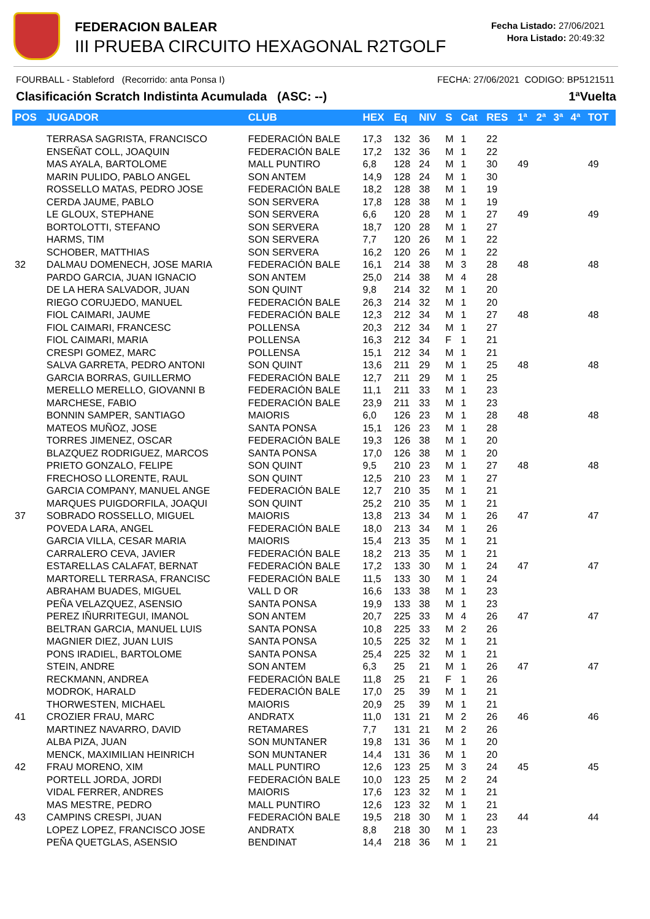FEDERACION BALEAR
III PRUEBA CIRCUITO HEXAGONAL R2TGOLF
Fecha Listado: 27/06/2021
Hora Listado: 20:49:32
FOURBALL - Stableford (Recorrido: anta Ponsa I) FECHA: 27/06/2021 CODIGO: BP5121511
Clasificación Scratch Indistinta Acumulada (ASC: --) 1ªVuelta
| POS | JUGADOR | CLUB | HEX | Eq | NIV | S | Cat | RES | 1ª | 2ª | 3ª | 4ª | TOT |
| --- | --- | --- | --- | --- | --- | --- | --- | --- | --- | --- | --- | --- | --- |
| | TERRASA SAGRISTA, FRANCISCO | FEDERACIÓN BALE | 17,3 | 132 | 36 | M | 1 | 22 | | | | | |
| | ENSEÑAT COLL, JOAQUIN | FEDERACIÓN BALE | 17,2 | 132 | 36 | M | 1 | 22 | | | | | |
| | MAS AYALA, BARTOLOME | MALL PUNTIRO | 6,8 | 128 | 24 | M | 1 | 30 | 49 | | | | 49 |
| | MARIN PULIDO, PABLO ANGEL | SON ANTEM | 14,9 | 128 | 24 | M | 1 | 30 | | | | | |
| | ROSSELLO MATAS, PEDRO JOSE | FEDERACIÓN BALE | 18,2 | 128 | 38 | M | 1 | 19 | | | | | |
| | CERDA JAUME, PABLO | SON SERVERA | 17,8 | 128 | 38 | M | 1 | 19 | | | | | |
| | LE GLOUX, STEPHANE | SON SERVERA | 6,6 | 120 | 28 | M | 1 | 27 | 49 | | | | 49 |
| | BORTOLOTTI, STEFANO | SON SERVERA | 18,7 | 120 | 28 | M | 1 | 27 | | | | | |
| | HARMS, TIM | SON SERVERA | 7,7 | 120 | 26 | M | 1 | 22 | | | | | |
| | SCHOBER, MATTHIAS | SON SERVERA | 16,2 | 120 | 26 | M | 1 | 22 | | | | | |
| 32 | DALMAU DOMENECH, JOSE MARIA | FEDERACIÓN BALE | 16,1 | 214 | 38 | M | 3 | 28 | 48 | | | | 48 |
| | PARDO GARCIA, JUAN IGNACIO | SON ANTEM | 25,0 | 214 | 38 | M | 4 | 28 | | | | | |
| | DE LA HERA SALVADOR, JUAN | SON QUINT | 9,8 | 214 | 32 | M | 1 | 20 | | | | | |
| | RIEGO CORUJEDO, MANUEL | FEDERACIÓN BALE | 26,3 | 214 | 32 | M | 1 | 20 | | | | | |
| | FIOL CAIMARI, JAUME | FEDERACIÓN BALE | 12,3 | 212 | 34 | M | 1 | 27 | 48 | | | | 48 |
| | FIOL CAIMARI, FRANCESC | POLLENSA | 20,3 | 212 | 34 | M | 1 | 27 | | | | | |
| | FIOL CAIMARI, MARIA | POLLENSA | 16,3 | 212 | 34 | F | 1 | 21 | | | | | |
| | CRESPI GOMEZ, MARC | POLLENSA | 15,1 | 212 | 34 | M | 1 | 21 | | | | | |
| | SALVA GARRETA, PEDRO ANTONI | SON QUINT | 13,6 | 211 | 29 | M | 1 | 25 | 48 | | | | 48 |
| | GARCIA BORRAS, GUILLERMO | FEDERACIÓN BALE | 12,7 | 211 | 29 | M | 1 | 25 | | | | | |
| | MERELLO MERELLO, GIOVANNI B | FEDERACIÓN BALE | 11,1 | 211 | 33 | M | 1 | 23 | | | | | |
| | MARCHESE, FABIO | FEDERACIÓN BALE | 23,9 | 211 | 33 | M | 1 | 23 | | | | | |
| | BONNIN SAMPER, SANTIAGO | MAIORIS | 6,0 | 126 | 23 | M | 1 | 28 | 48 | | | | 48 |
| | MATEOS MUÑOZ, JOSE | SANTA PONSA | 15,1 | 126 | 23 | M | 1 | 28 | | | | | |
| | TORRES JIMENEZ, OSCAR | FEDERACIÓN BALE | 19,3 | 126 | 38 | M | 1 | 20 | | | | | |
| | BLAZQUEZ RODRIGUEZ, MARCOS | SANTA PONSA | 17,0 | 126 | 38 | M | 1 | 20 | | | | | |
| | PRIETO GONZALO, FELIPE | SON QUINT | 9,5 | 210 | 23 | M | 1 | 27 | 48 | | | | 48 |
| | FRECHOSO LLORENTE, RAUL | SON QUINT | 12,5 | 210 | 23 | M | 1 | 27 | | | | | |
| | GARCIA COMPANY, MANUEL ANGE | FEDERACIÓN BALE | 12,7 | 210 | 35 | M | 1 | 21 | | | | | |
| | MARQUES PUIGDORFILA, JOAQUI | SON QUINT | 25,2 | 210 | 35 | M | 1 | 21 | | | | | |
| 37 | SOBRADO ROSSELLO, MIGUEL | MAIORIS | 13,8 | 213 | 34 | M | 1 | 26 | 47 | | | | 47 |
| | POVEDA LARA, ANGEL | FEDERACIÓN BALE | 18,0 | 213 | 34 | M | 1 | 26 | | | | | |
| | GARCIA VILLA, CESAR MARIA | MAIORIS | 15,4 | 213 | 35 | M | 1 | 21 | | | | | |
| | CARRALERO CEVA, JAVIER | FEDERACIÓN BALE | 18,2 | 213 | 35 | M | 1 | 21 | | | | | |
| | ESTARELLAS CALAFAT, BERNAT | FEDERACIÓN BALE | 17,2 | 133 | 30 | M | 1 | 24 | 47 | | | | 47 |
| | MARTORELL TERRASA, FRANCISC | FEDERACIÓN BALE | 11,5 | 133 | 30 | M | 1 | 24 | | | | | |
| | ABRAHAM BUADES, MIGUEL | VALL D OR | 16,6 | 133 | 38 | M | 1 | 23 | | | | | |
| | PEÑA VELAZQUEZ, ASENSIO | SANTA PONSA | 19,9 | 133 | 38 | M | 1 | 23 | | | | | |
| | PEREZ IÑURRITEGUI, IMANOL | SON ANTEM | 20,7 | 225 | 33 | M | 4 | 26 | 47 | | | | 47 |
| | BELTRAN GARCIA, MANUEL LUIS | SANTA PONSA | 10,8 | 225 | 33 | M | 2 | 26 | | | | | |
| | MAGNIER DIEZ, JUAN LUIS | SANTA PONSA | 10,5 | 225 | 32 | M | 1 | 21 | | | | | |
| | PONS IRADIEL, BARTOLOME | SANTA PONSA | 25,4 | 225 | 32 | M | 1 | 21 | | | | | |
| | STEIN, ANDRE | SON ANTEM | 6,3 | 25 | 21 | M | 1 | 26 | 47 | | | | 47 |
| | RECKMANN, ANDREA | FEDERACIÓN BALE | 11,8 | 25 | 21 | F | 1 | 26 | | | | | |
| | MODROK, HARALD | FEDERACIÓN BALE | 17,0 | 25 | 39 | M | 1 | 21 | | | | | |
| | THORWESTEN, MICHAEL | MAIORIS | 20,9 | 25 | 39 | M | 1 | 21 | | | | | |
| 41 | CROZIER FRAU, MARC | ANDRATX | 11,0 | 131 | 21 | M | 2 | 26 | 46 | | | | 46 |
| | MARTINEZ NAVARRO, DAVID | RETAMARES | 7,7 | 131 | 21 | M | 2 | 26 | | | | | |
| | ALBA PIZA, JUAN | SON MUNTANER | 19,8 | 131 | 36 | M | 1 | 20 | | | | | |
| | MENCK, MAXIMILIAN HEINRICH | SON MUNTANER | 14,4 | 131 | 36 | M | 1 | 20 | | | | | |
| 42 | FRAU MORENO, XIM | MALL PUNTIRO | 12,6 | 123 | 25 | M | 3 | 24 | 45 | | | | 45 |
| | PORTELL JORDA, JORDI | FEDERACIÓN BALE | 10,0 | 123 | 25 | M | 2 | 24 | | | | | |
| | VIDAL FERRER, ANDRES | MAIORIS | 17,6 | 123 | 32 | M | 1 | 21 | | | | | |
| | MAS MESTRE, PEDRO | MALL PUNTIRO | 12,6 | 123 | 32 | M | 1 | 21 | | | | | |
| 43 | CAMPINS CRESPI, JUAN | FEDERACIÓN BALE | 19,5 | 218 | 30 | M | 1 | 23 | 44 | | | | 44 |
| | LOPEZ LOPEZ, FRANCISCO JOSE | ANDRATX | 8,8 | 218 | 30 | M | 1 | 23 | | | | | |
| | PEÑA QUETGLAS, ASENSIO | BENDINAT | 14,4 | 218 | 36 | M | 1 | 21 | | | | | |